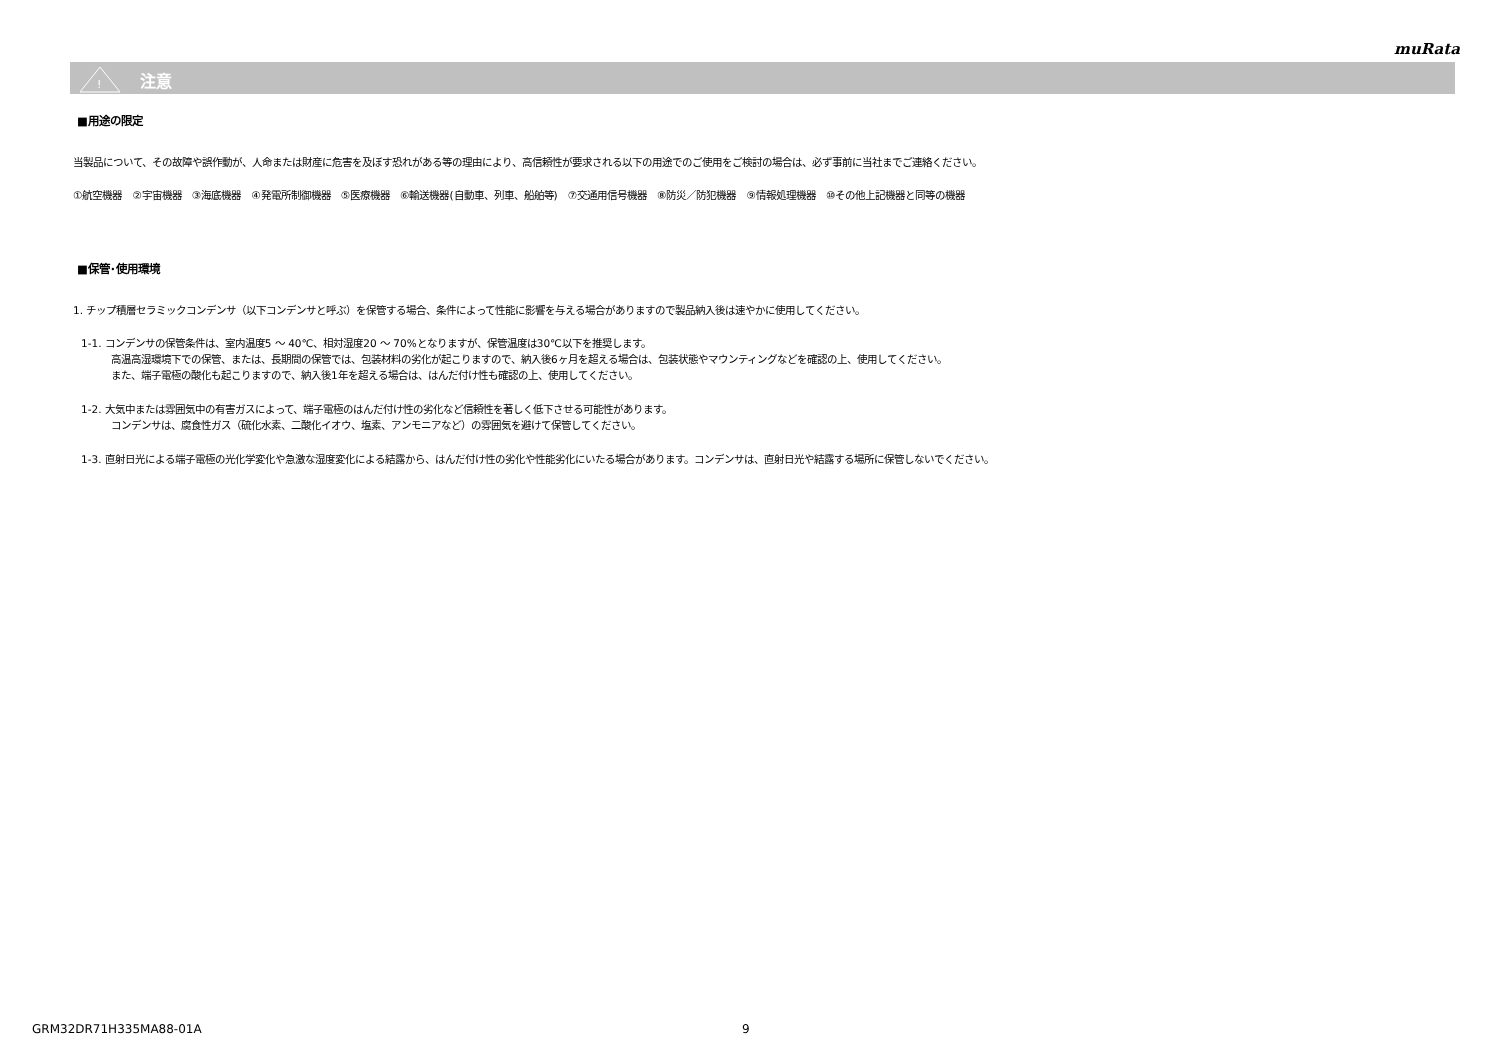muRata
!
注意
■用途の限定
当製品について、その故障や誤作動が、人命または財産に危害を及ぼす恐れがある等の理由により、高信頼性が要求される以下の用途でのご使用をご検討の場合は、必ず事前に当社までご連絡ください。
①航空機器　②宇宙機器　③海底機器　④発電所制御機器　⑤医療機器　⑥輸送機器(自動車、列車、船舶等)　⑦交通用信号機器　⑧防災／防犯機器　⑨情報処理機器　⑩その他上記機器と同等の機器
■保管･使用環境
1. チップ積層セラミックコンデンサ（以下コンデンサと呼ぶ）を保管する場合、条件によって性能に影響を与える場合がありますので製品納入後は速やかに使用してください。
1-1. コンデンサの保管条件は、室内温度5 ～ 40℃、相対湿度20 ～ 70%となりますが、保管温度は30℃以下を推奨します。
高温高湿環境下での保管、または、長期間の保管では、包装材料の劣化が起こりますので、納入後6ヶ月を超える場合は、包装状態やマウンティングなどを確認の上、使用してください。
また、端子電極の酸化も起こりますので、納入後1年を超える場合は、はんだ付け性も確認の上、使用してください。
1-2. 大気中または雰囲気中の有害ガスによって、端子電極のはんだ付け性の劣化など信頼性を著しく低下させる可能性があります。
コンデンサは、腐食性ガス（硫化水素、二酸化イオウ、塩素、アンモニアなど）の雰囲気を避けて保管してください。
1-3. 直射日光による端子電極の光化学変化や急激な湿度変化による結露から、はんだ付け性の劣化や性能劣化にいたる場合があります。コンデンサは、直射日光や結露する場所に保管しないでください。
GRM32DR71H335MA88-01A 9